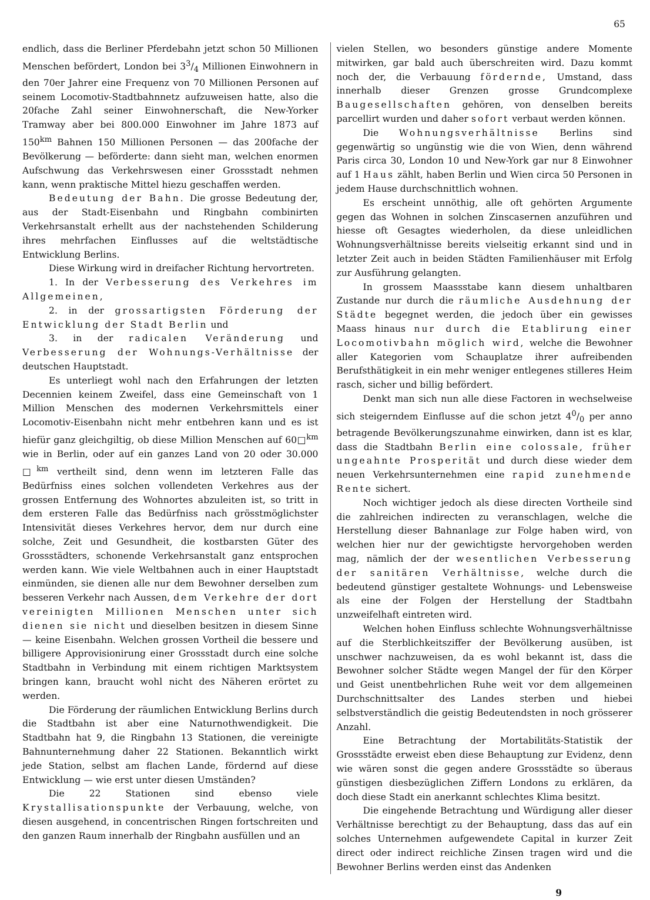65
endlich, dass die Berliner Pferdebahn jetzt schon 50 Millionen Menschen befördert, London bei 33/4 Millionen Einwohnern in den 70er Jahrer eine Frequenz von 70 Millionen Personen auf seinem Locomotiv-Stadtbahnnetz aufzuweisen hatte, also die 20fache Zahl seiner Einwohnerschaft, die New-Yorker Tramway aber bei 800.000 Einwohner im Jahre 1873 auf 150<sup>km</sup> Bahnen 150 Millionen Personen — das 200fache der Bevölkerung — beförderte: dann sieht man, welchen enormen Aufschwung das Verkehrswesen einer Grossstadt nehmen kann, wenn praktische Mittel hiezu geschaffen werden.
Bedeutung der Bahn. Die grosse Bedeutung der, aus der Stadt-Eisenbahn und Ringbahn combinirten Verkehrsanstalt erhellt aus der nachstehenden Schilderung ihres mehrfachen Einflusses auf die weltstädtische Entwicklung Berlins.
Diese Wirkung wird in dreifacher Richtung hervortreten.
1. In der Verbesserung des Verkehres im Allgemeinen,
2. in der grossartigsten Förderung der Entwicklung der Stadt Berlin und
3. in der radicalen Veränderung und Verbesserung der Wohnungs-Verhältnisse der deutschen Hauptstadt.
Es unterliegt wohl nach den Erfahrungen der letzten Decennien keinem Zweifel, dass eine Gemeinschaft von 1 Million Menschen des modernen Verkehrsmittels einer Locomotiv-Eisenbahn nicht mehr entbehren kann und es ist hiefür ganz gleichgiltig, ob diese Million Menschen auf 60□<sup>km</sup> wie in Berlin, oder auf ein ganzes Land von 20 oder 30.000 □<sup>km</sup> vertheilt sind, denn wenn im letzteren Falle das Bedürfniss eines solchen vollendeten Verkehres aus der grossen Entfernung des Wohnortes abzuleiten ist, so tritt in dem ersteren Falle das Bedürfniss nach grösstmöglichster Intensivität dieses Verkehres hervor, dem nur durch eine solche, Zeit und Gesundheit, die kostbarsten Güter des Grossstädters, schonende Verkehrsanstalt ganz entsprochen werden kann. Wie viele Weltbahnen auch in einer Hauptstadt einmünden, sie dienen alle nur dem Bewohner derselben zum besseren Verkehr nach Aussen, dem Verkehre der dort vereinigten Millionen Menschen unter sich dienen sie nicht und dieselben besitzen in diesem Sinne — keine Eisenbahn. Welchen grossen Vortheil die bessere und billigere Approvisionirung einer Grossstadt durch eine solche Stadtbahn in Verbindung mit einem richtigen Marktsystem bringen kann, braucht wohl nicht des Näheren erörtet zu werden.
Die Förderung der räumlichen Entwicklung Berlins durch die Stadtbahn ist aber eine Naturnothwendigkeit. Die Stadtbahn hat 9, die Ringbahn 13 Stationen, die vereinigte Bahnunternehmung daher 22 Stationen. Bekanntlich wirkt jede Station, selbst am flachen Lande, fördernd auf diese Entwicklung — wie erst unter diesen Umständen?
Die 22 Stationen sind ebenso viele Krystallisationspunkte der Verbauung, welche, von diesen ausgehend, in concentrischen Ringen fortschreiten und den ganzen Raum innerhalb der Ringbahn ausfüllen und an
vielen Stellen, wo besonders günstige andere Momente mitwirken, gar bald auch überschreiten wird. Dazu kommt noch der, die Verbauung fördernde, Umstand, dass innerhalb dieser Grenzen grosse Grundcomplexe Baugesellschaften gehören, von denselben bereits parcellirt wurden und daher sofort verbaut werden können.
Die Wohnungsverhältnisse Berlins sind gegenwärtig so ungünstig wie die von Wien, denn während Paris circa 30, London 10 und New-York gar nur 8 Einwohner auf 1 Haus zählt, haben Berlin und Wien circa 50 Personen in jedem Hause durchschnittlich wohnen.
Es erscheint unnöthig, alle oft gehörten Argumente gegen das Wohnen in solchen Zinscasernen anzuführen und hiesse oft Gesagtes wiederholen, da diese unleidlichen Wohnungsverhältnisse bereits vielseitig erkannt sind und in letzter Zeit auch in beiden Städten Familienhäuser mit Erfolg zur Ausführung gelangten.
In grossem Maassstabe kann diesem unhaltbaren Zustande nur durch die räumliche Ausdehnung der Städte begegnet werden, die jedoch über ein gewisses Maass hinaus nur durch die Etablirung einer Locomotivbahn möglich wird, welche die Bewohner aller Kategorien vom Schauplatze ihrer aufreibenden Berufsthätigkeit in ein mehr weniger entlegenes stilleres Heim rasch, sicher und billig befördert.
Denkt man sich nun alle diese Factoren in wechselweise sich steigerndem Einflusse auf die schon jetzt 40/0 per anno betragende Bevölkerungszunahme einwirken, dann ist es klar, dass die Stadtbahn Berlin eine colossale, früher ungeahnte Prosperität und durch diese wieder dem neuen Verkehrsunternehmen eine rapid zunehmende Rente sichert.
Noch wichtiger jedoch als diese directen Vortheile sind die zahlreichen indirecten zu veranschlagen, welche die Herstellung dieser Bahnanlage zur Folge haben wird, von welchen hier nur der gewichtigste hervorgehoben werden mag, nämlich der der wesentlichen Verbesserung der sanitären Verhältnisse, welche durch die bedeutend günstiger gestaltete Wohnungs- und Lebensweise als eine der Folgen der Herstellung der Stadtbahn unzweifelhaft eintreten wird.
Welchen hohen Einfluss schlechte Wohnungsverhältnisse auf die Sterblichkeitsziffer der Bevölkerung ausüben, ist unschwer nachzuweisen, da es wohl bekannt ist, dass die Bewohner solcher Städte wegen Mangel der für den Körper und Geist unentbehrlichen Ruhe weit vor dem allgemeinen Durchschnittsalter des Landes sterben und hiebei selbstverständlich die geistig Bedeutendsten in noch grösserer Anzahl.
Eine Betrachtung der Mortabilitäts-Statistik der Grossstädte erweist eben diese Behauptung zur Evidenz, denn wie wären sonst die gegen andere Grossstädte so überaus günstigen diesbezüglichen Ziffern Londons zu erklären, da doch diese Stadt ein anerkannt schlechtes Klima besitzt.
Die eingehende Betrachtung und Würdigung aller dieser Verhältnisse berechtigt zu der Behauptung, dass das auf ein solches Unternehmen aufgewendete Capital in kurzer Zeit direct oder indirect reichliche Zinsen tragen wird und die Bewohner Berlins werden einst das Andenken
9